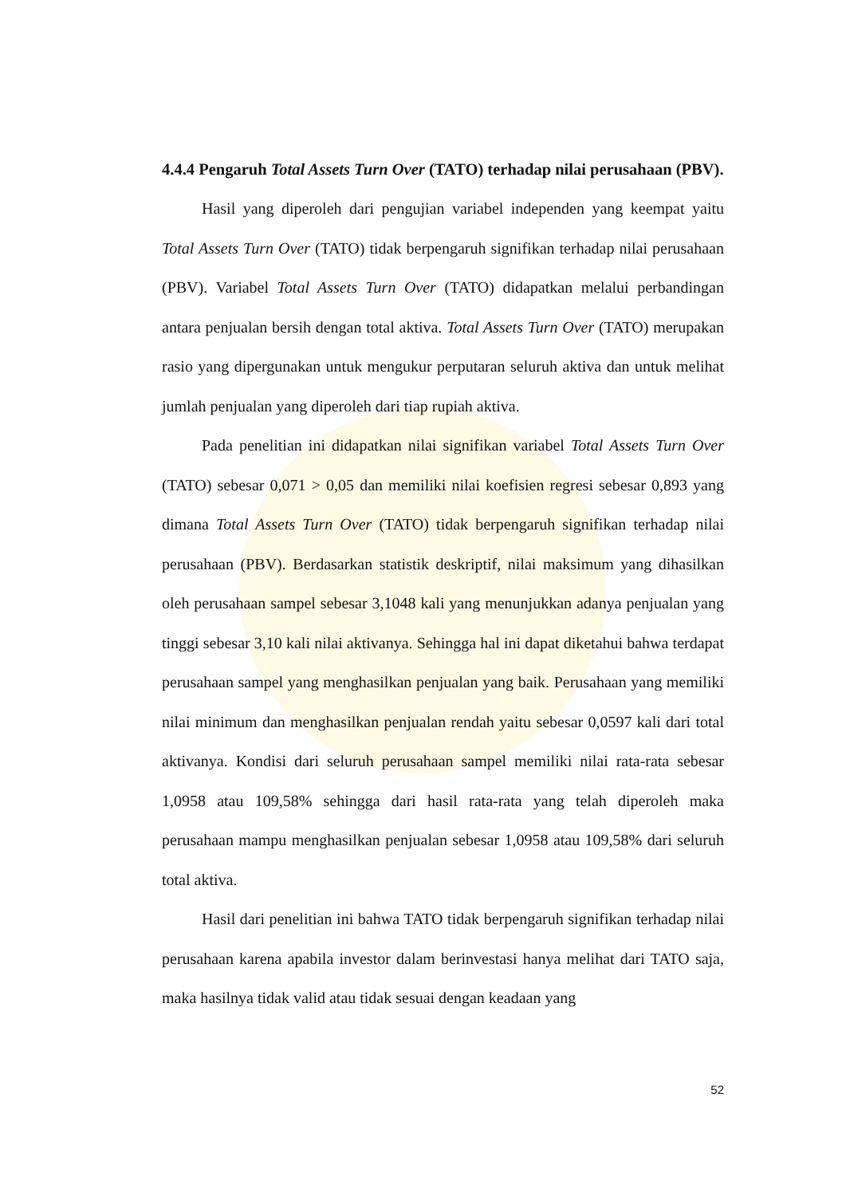4.4.4 Pengaruh Total Assets Turn Over (TATO) terhadap nilai perusahaan (PBV).
Hasil yang diperoleh dari pengujian variabel independen yang keempat yaitu Total Assets Turn Over (TATO) tidak berpengaruh signifikan terhadap nilai perusahaan (PBV). Variabel Total Assets Turn Over (TATO) didapatkan melalui perbandingan antara penjualan bersih dengan total aktiva. Total Assets Turn Over (TATO) merupakan rasio yang dipergunakan untuk mengukur perputaran seluruh aktiva dan untuk melihat jumlah penjualan yang diperoleh dari tiap rupiah aktiva.
Pada penelitian ini didapatkan nilai signifikan variabel Total Assets Turn Over (TATO) sebesar 0,071 > 0,05 dan memiliki nilai koefisien regresi sebesar 0,893 yang dimana Total Assets Turn Over (TATO) tidak berpengaruh signifikan terhadap nilai perusahaan (PBV). Berdasarkan statistik deskriptif, nilai maksimum yang dihasilkan oleh perusahaan sampel sebesar 3,1048 kali yang menunjukkan adanya penjualan yang tinggi sebesar 3,10 kali nilai aktivanya. Sehingga hal ini dapat diketahui bahwa terdapat perusahaan sampel yang menghasilkan penjualan yang baik. Perusahaan yang memiliki nilai minimum dan menghasilkan penjualan rendah yaitu sebesar 0,0597 kali dari total aktivanya. Kondisi dari seluruh perusahaan sampel memiliki nilai rata-rata sebesar 1,0958 atau 109,58% sehingga dari hasil rata-rata yang telah diperoleh maka perusahaan mampu menghasilkan penjualan sebesar 1,0958 atau 109,58% dari seluruh total aktiva.
Hasil dari penelitian ini bahwa TATO tidak berpengaruh signifikan terhadap nilai perusahaan karena apabila investor dalam berinvestasi hanya melihat dari TATO saja, maka hasilnya tidak valid atau tidak sesuai dengan keadaan yang
52